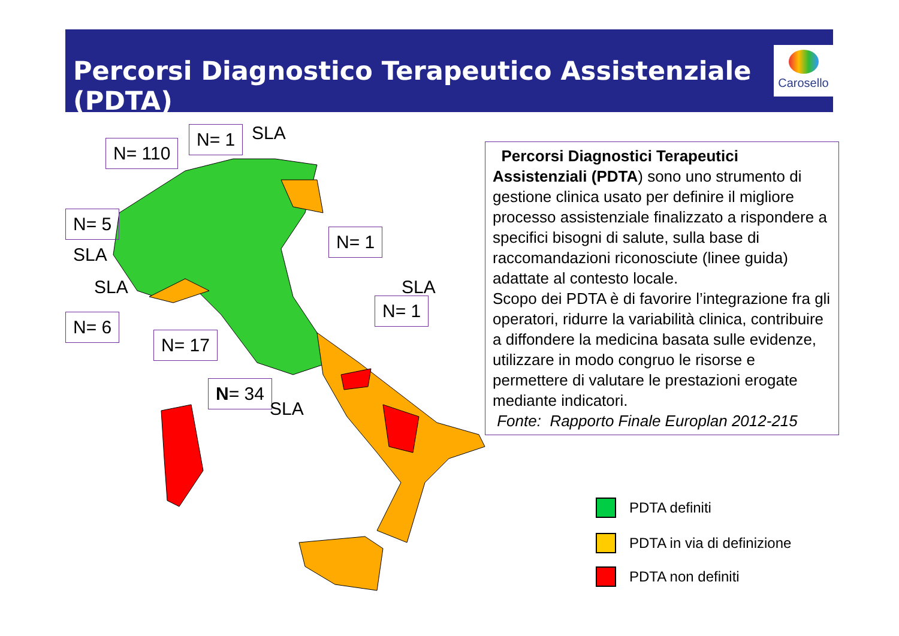Percorsi Diagnostico Terapeutico Assistenziale (PDTA)
Carosello
N= 110
N= 1 SLA
N= 5
SLA
SLA
N= 1
SLA
N= 1
N= 6
N= 17
N= 34
SLA
Percorsi Diagnostici Terapeutici Assistenziali (PDTA) sono uno strumento di gestione clinica usato per definire il migliore processo assistenziale finalizzato a rispondere a specifici bisogni di salute, sulla base di raccomandazioni riconosciute (linee guida) adattate al contesto locale.
Scopo dei PDTA è di favorire l’integrazione fra gli operatori, ridurre la variabilità clinica, contribuire a diffondere la medicina basata sulle evidenze, utilizzare in modo congruo le risorse e permettere di valutare le prestazioni erogate mediante indicatori.
Fonte: Rapporto Finale Europlan 2012-215
PDTA definiti
PDTA in via di definizione
PDTA non definiti